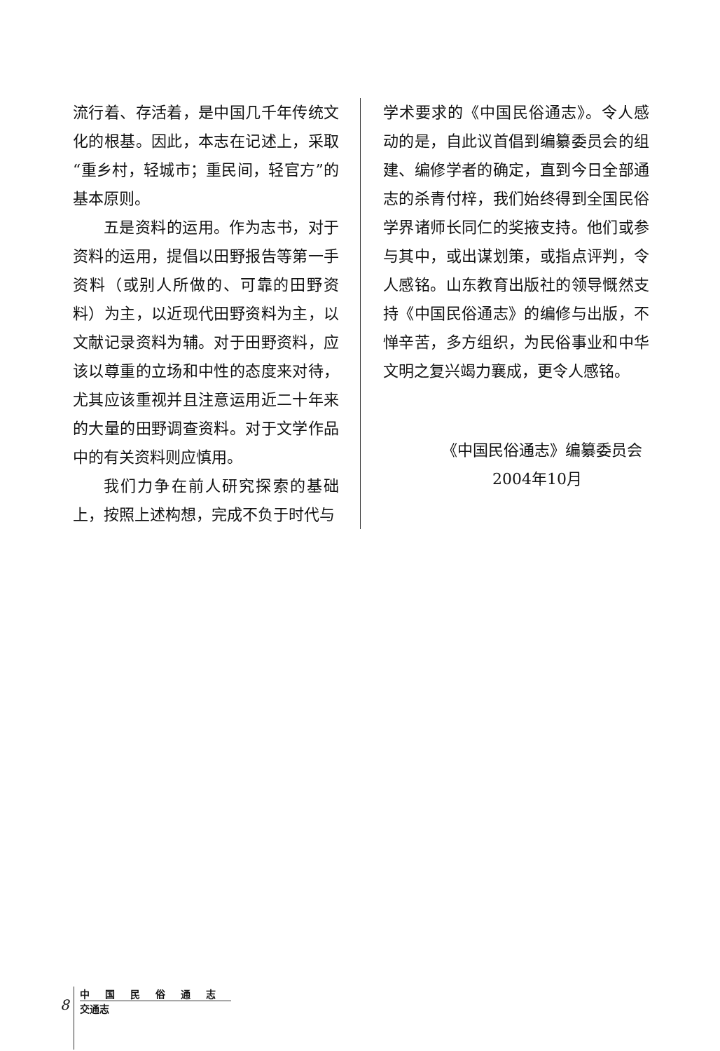流行着、存活着，是中国几千年传统文化的根基。因此，本志在记述上，采取“重乡村，轻城市；重民间，轻官方”的基本原则。
五是资料的运用。作为志书，对于资料的运用，提倡以田野报告等第一手资料（或别人所做的、可靠的田野资料）为主，以近现代田野资料为主，以文献记录资料为辅。对于田野资料，应该以尊重的立场和中性的态度来对待，尤其应该重视并且注意运用近二十年来的大量的田野调查资料。对于文学作品中的有关资料则应慎用。
我们力争在前人研究探索的基础上，按照上述构想，完成不负于时代与
学术要求的《中国民俗通志》。令人感动的是，自此议首倡到编纂委员会的组建、编修学者的确定，直到今日全部通志的杀青付梓，我们始终得到全国民俗学界诸师长同仁的奖掖支持。他们或参与其中，或出谋划策，或指点评判，令人感铭。山东教育出版社的领导慨然支持《中国民俗通志》的编修与出版，不惮辛苦，多方组织，为民俗事业和中华文明之复兴竭力襄成，更令人感铭。
《中国民俗通志》编纂委员会
2004年10月
8
中国民俗通志
交通志